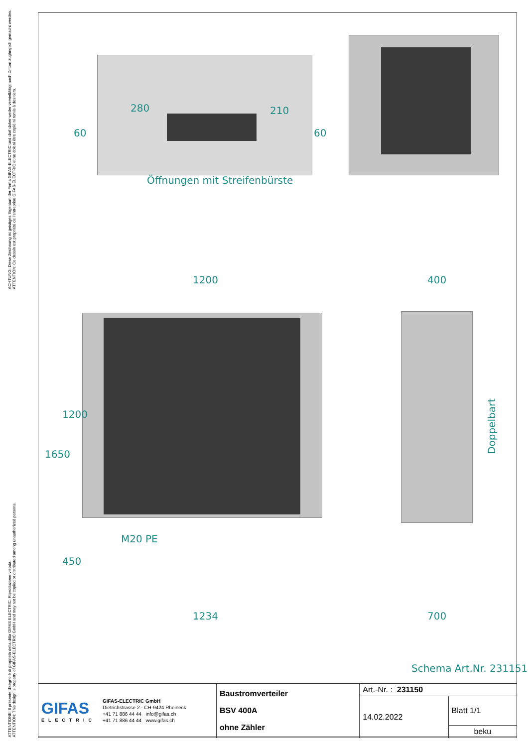ACHTUNG: Diese Zeichnung ist geistiges Eigentum der Firma GIFAS-ELECTRIC und darf daher weder vervielfältigt noch Dritten zugänglich gemacht werden.
ATTENTION: Ce dessin est propriété de l'entreprise GIFAS-ELECTRIC et ne doit ni être copié ni remis à des tiers.
ATTENTIONE: Il presente disegno è di proprietà della ditta GIFAS ELECTRIC. Riproduzione vietata.
ATTENTION: This design is property of GIFAS-ELECTRIC GmbH and may not be copied or distributed among unauthorized persons.
280 210
60 60
Öffnungen mit Streifenbürste
1200 400
1650
1200
450
M20 PE
Doppelbart
1234 700
Schema Art.Nr. 231151
| GIFAS ELECTRIC GIFAS-ELECTRIC GmbH Dietrichstrasse 2 - CH-9424 Rheineck +41 71 886 44 44 info@gifas.ch +41 71 886 44 44 www.gifas.ch | Baustromverteiler BSV 400A ohne Zähler | Art.-Nr. : 231150 | |
| | | 14.02.2022 | Blatt 1/1 |
| | | | beku |